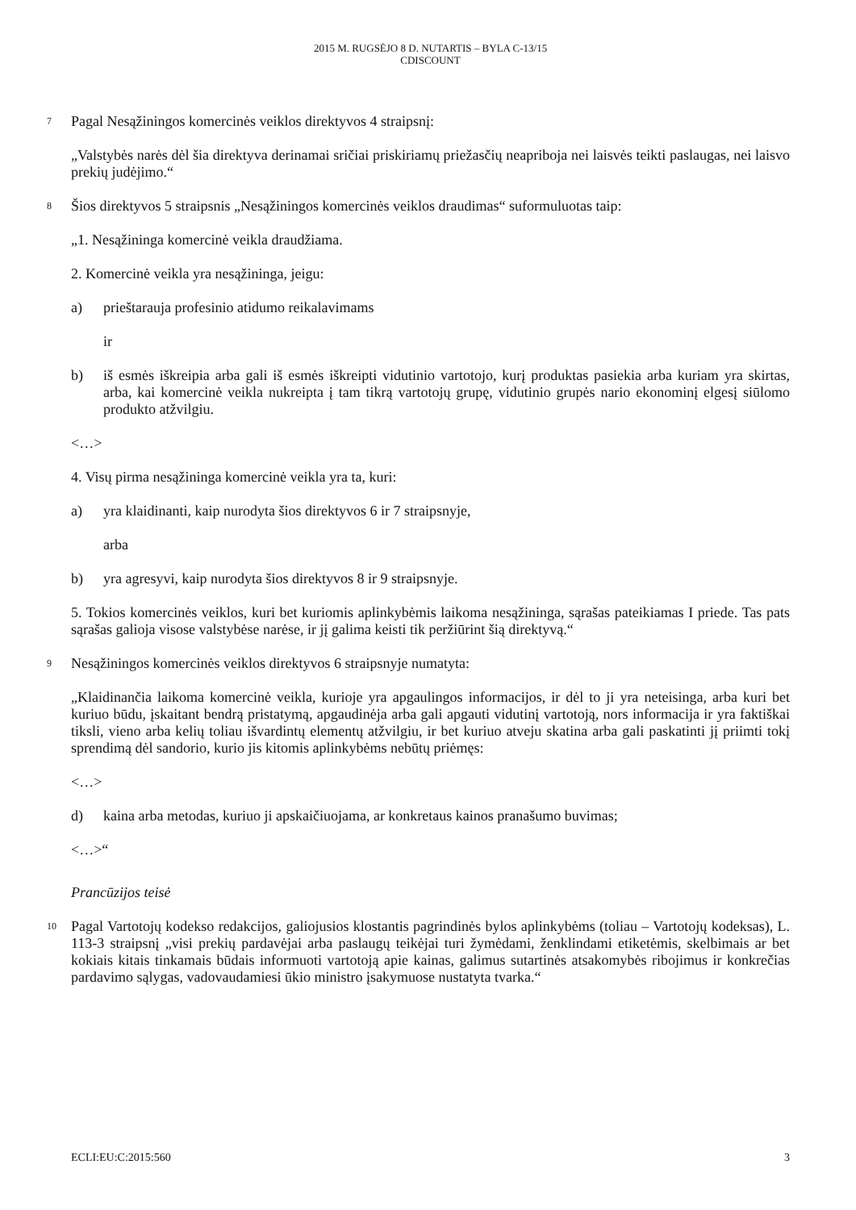2015 M. RUGSĖJO 8 D. NUTARTIS – BYLA C-13/15
CDISCOUNT
7
Pagal Nesąžiningos komercinės veiklos direktyvos 4 straipsnį:
„Valstybės narės dėl šia direktyva derinamai sričiai priskiriamų priežasčių neapriboja nei laisvės teikti paslaugas, nei laisvo prekių judėjimo.“
8
Šios direktyvos 5 straipsnis „Nesąžiningos komercinės veiklos draudimas“ suformuluotas taip:
„1. Nesąžininga komercinė veikla draudžiama.
2. Komercinė veikla yra nesąžininga, jeigu:
a) prieštarauja profesinio atidumo reikalavimams
ir
b) iš esmės iškreipia arba gali iš esmės iškreipti vidutinio vartotojo, kurį produktas pasiekia arba kuriam yra skirtas, arba, kai komercinė veikla nukreipta į tam tikrą vartotojų grupę, vidutinio grupės nario ekonominį elgesį siūlomo produkto atžvilgiu.
<…>
4. Visų pirma nesąžininga komercinė veikla yra ta, kuri:
a) yra klaidinanti, kaip nurodyta šios direktyvos 6 ir 7 straipsnyje,
arba
b) yra agresyvi, kaip nurodyta šios direktyvos 8 ir 9 straipsnyje.
5. Tokios komercinės veiklos, kuri bet kuriomis aplinkybėmis laikoma nesąžininga, sąrašas pateikiamas I priede. Tas pats sąrašas galioja visose valstybėse narėse, ir jį galima keisti tik peržiūrint šią direktyvą.“
9
Nesąžiningos komercinės veiklos direktyvos 6 straipsnyje numatyta:
„Klaidinančia laikoma komercinė veikla, kurioje yra apgaulingos informacijos, ir dėl to ji yra neteisinga, arba kuri bet kuriuo būdu, įskaitant bendrą pristatymą, apgaudinėja arba gali apgauti vidutinį vartotoją, nors informacija ir yra faktiškai tiksli, vieno arba kelių toliau išvardintų elementų atžvilgiu, ir bet kuriuo atveju skatina arba gali paskatinti jį priimti tokį sprendimą dėl sandorio, kurio jis kitomis aplinkybėms nebūtų priėmęs:
<…>
d) kaina arba metodas, kuriuo ji apskaičiuojama, ar konkretaus kainos pranašumo buvimas;
<…>“
Prancūzijos teisė
10
Pagal Vartotojų kodekso redakcijos, galiojusios klostantis pagrindinės bylos aplinkybėms (toliau – Vartotojų kodeksas), L. 113-3 straipsnį „visi prekių pardavėjai arba paslaugų teikėjai turi žymėdami, ženklindami etiketėmis, skelbimais ar bet kokiais kitais tinkamais būdais informuoti vartotoją apie kainas, galimus sutartinės atsakomybės ribojimus ir konkrečias pardavimo sąlygas, vadovaudamiesi ūkio ministro įsakymuose nustatyta tvarka.“
ECLI:EU:C:2015:560 3